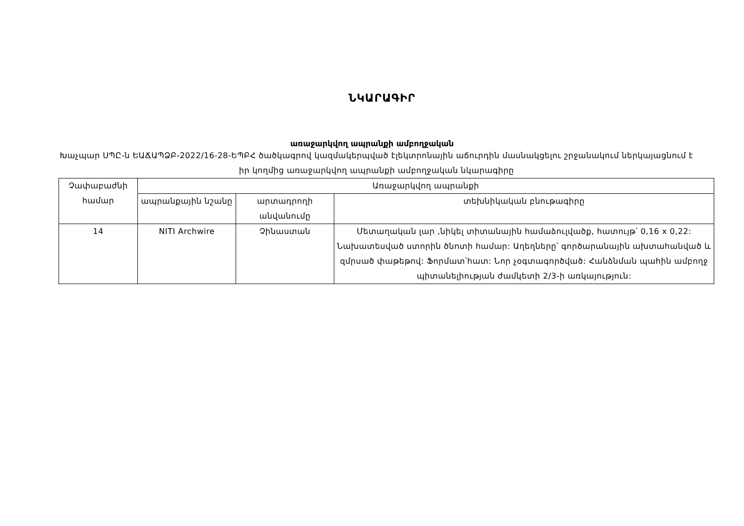ՆԿԱՐԱԳԻՐ
առաջարկվող ապրանքի ամբողջական
Խաչպար ՍՊԸ-ն ԵԱՃԱՊՁԲ-2022/16-28-ԵՊԲՀ ծածկագրով կազմակերպված էլեկտրոնային աճուրդին մասնակցելու շրջանակում ներկայացնում է իր կողմից առաջարկվող ապրանքի ամբողջական նկարագիրը
| Չափաբաժնի համար | Առաջարկվող ապրանքի | | |
| --- | --- | --- | --- |
| | ապրանքային նշանը | արտադրողի անվանումը | տեխնիկական բնութագիրը |
| 14 | NITI Archwire | Չինաստան | Մետաղական լար ,նիկել տիտանային համաձուլվածք, հատույթ՝ 0,16 x 0,22: Նախատեսված ստորին ծնոտի համար: Աղեղները՝ գործարանային ախտահանված և զմրսած փաթեթով: Ֆորմատ՝հատ: Նոր չօգտագործված: Հանձնման պահին ամբողջ պիտանելիության ժամկետի 2/3-ի առկայություն: |